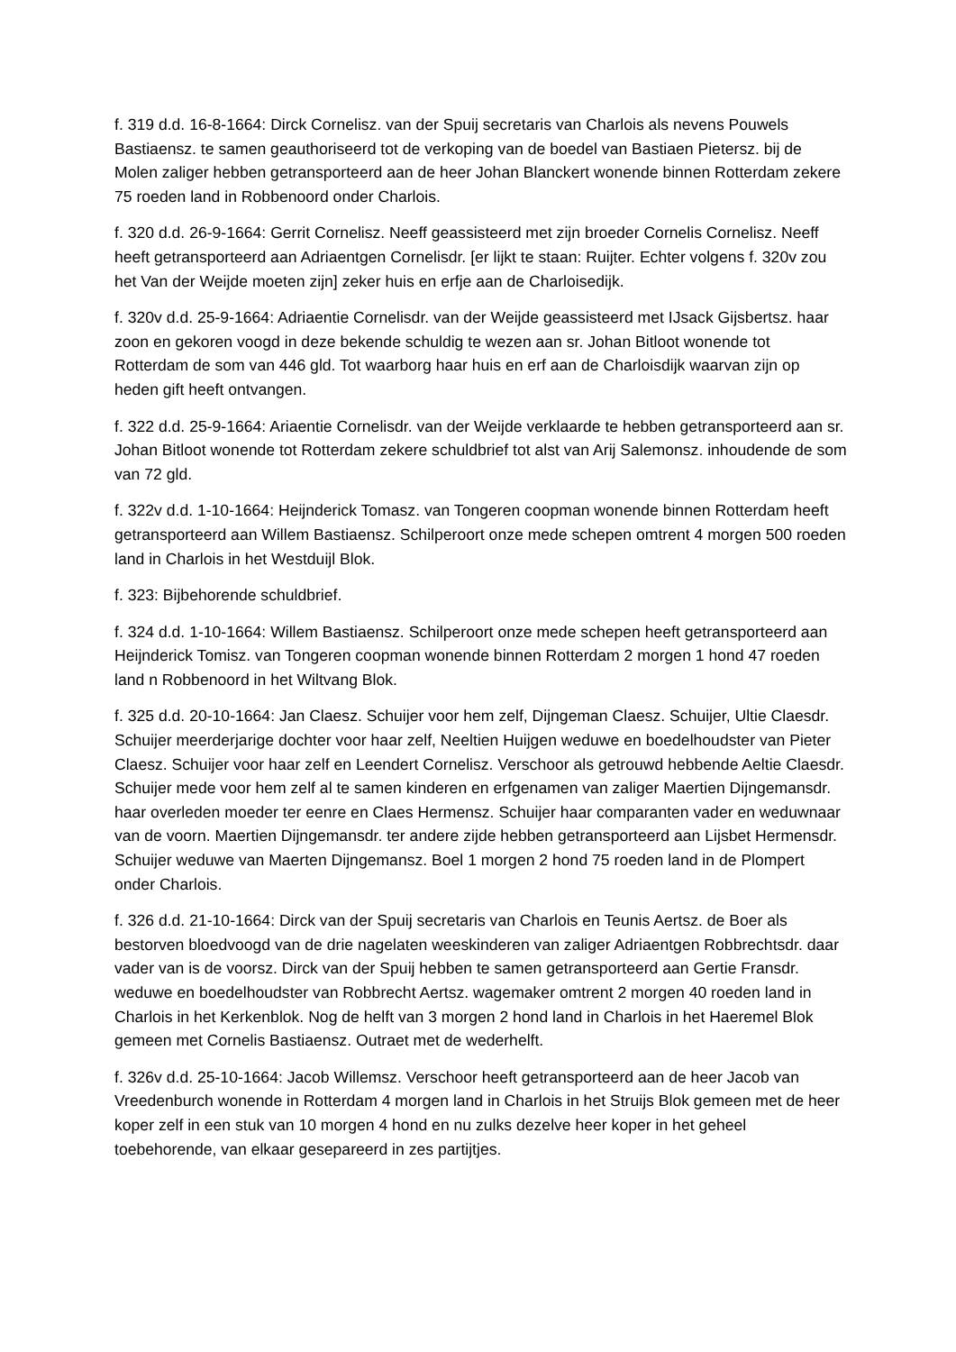f. 319 d.d. 16-8-1664: Dirck Cornelisz. van der Spuij secretaris van Charlois als nevens Pouwels Bastiaensz. te samen geauthoriseerd tot de verkoping van de boedel van Bastiaen Pietersz. bij de Molen zaliger hebben getransporteerd aan de heer Johan Blanckert wonende binnen Rotterdam zekere 75 roeden land in Robbenoord onder Charlois.
f. 320 d.d. 26-9-1664: Gerrit Cornelisz. Neeff geassisteerd met zijn broeder Cornelis Cornelisz. Neeff heeft getransporteerd aan Adriaentgen Cornelisdr. [er lijkt te staan: Ruijter. Echter volgens f. 320v zou het Van der Weijde moeten zijn] zeker huis en erfje aan de Charloisedijk.
f. 320v d.d. 25-9-1664: Adriaentie Cornelisdr. van der Weijde geassisteerd met IJsack Gijsbertsz. haar zoon en gekoren voogd in deze bekende schuldig te wezen aan sr. Johan Bitloot wonende tot Rotterdam de som van 446 gld. Tot waarborg haar huis en erf aan de Charloisdijk waarvan zijn op heden gift heeft ontvangen.
f. 322 d.d. 25-9-1664: Ariaentie Cornelisdr. van der Weijde verklaarde te hebben getransporteerd aan sr. Johan Bitloot wonende tot Rotterdam zekere schuldbrief tot alst van Arij Salemonsz. inhoudende de som van 72 gld.
f. 322v d.d. 1-10-1664: Heijnderick Tomasz. van Tongeren coopman wonende binnen Rotterdam heeft getransporteerd aan Willem Bastiaensz. Schilperoort onze mede schepen omtrent 4 morgen 500 roeden land in Charlois in het Westduijl Blok.
f. 323: Bijbehorende schuldbrief.
f. 324 d.d. 1-10-1664: Willem Bastiaensz. Schilperoort onze mede schepen heeft getransporteerd aan Heijnderick Tomisz. van Tongeren coopman wonende binnen Rotterdam 2 morgen 1 hond 47 roeden land n Robbenoord in het Wiltvang Blok.
f. 325 d.d. 20-10-1664: Jan Claesz. Schuijer voor hem zelf, Dijngeman Claesz. Schuijer, Ultie Claesdr. Schuijer meerderjarige dochter voor haar zelf, Neeltien Huijgen weduwe en boedelhoudster van Pieter Claesz. Schuijer voor haar zelf en Leendert Cornelisz. Verschoor als getrouwd hebbende Aeltie Claesdr. Schuijer mede voor hem zelf al te samen kinderen en erfgenamen van zaliger Maertien Dijngemansdr. haar overleden moeder ter eenre en Claes Hermensz. Schuijer haar comparanten vader en weduwnaar van de voorn. Maertien Dijngemansdr. ter andere zijde hebben getransporteerd aan Lijsbet Hermensdr. Schuijer weduwe van Maerten Dijngemansz. Boel 1 morgen 2 hond 75 roeden land in de Plompert onder Charlois.
f. 326 d.d. 21-10-1664: Dirck van der Spuij secretaris van Charlois en Teunis Aertsz. de Boer als bestorven bloedvoogd van de drie nagelaten weeskinderen van zaliger Adriaentgen Robbrechtsdr. daar vader van is de voorsz. Dirck van der Spuij hebben te samen getransporteerd aan Gertie Fransdr. weduwe en boedelhoudster van Robbrecht Aertsz. wagemaker omtrent 2 morgen 40 roeden land in Charlois in het Kerkenblok. Nog de helft van 3 morgen 2 hond land in Charlois in het Haeremel Blok gemeen met Cornelis Bastiaensz. Outraet met de wederhelft.
f. 326v d.d. 25-10-1664: Jacob Willemsz. Verschoor heeft getransporteerd aan de heer Jacob van Vreedenburch wonende in Rotterdam 4 morgen land in Charlois in het Struijs Blok gemeen met de heer koper zelf in een stuk van 10 morgen 4 hond en nu zulks dezelve heer koper in het geheel toebehorende, van elkaar gesepareerd in zes partijtjes.